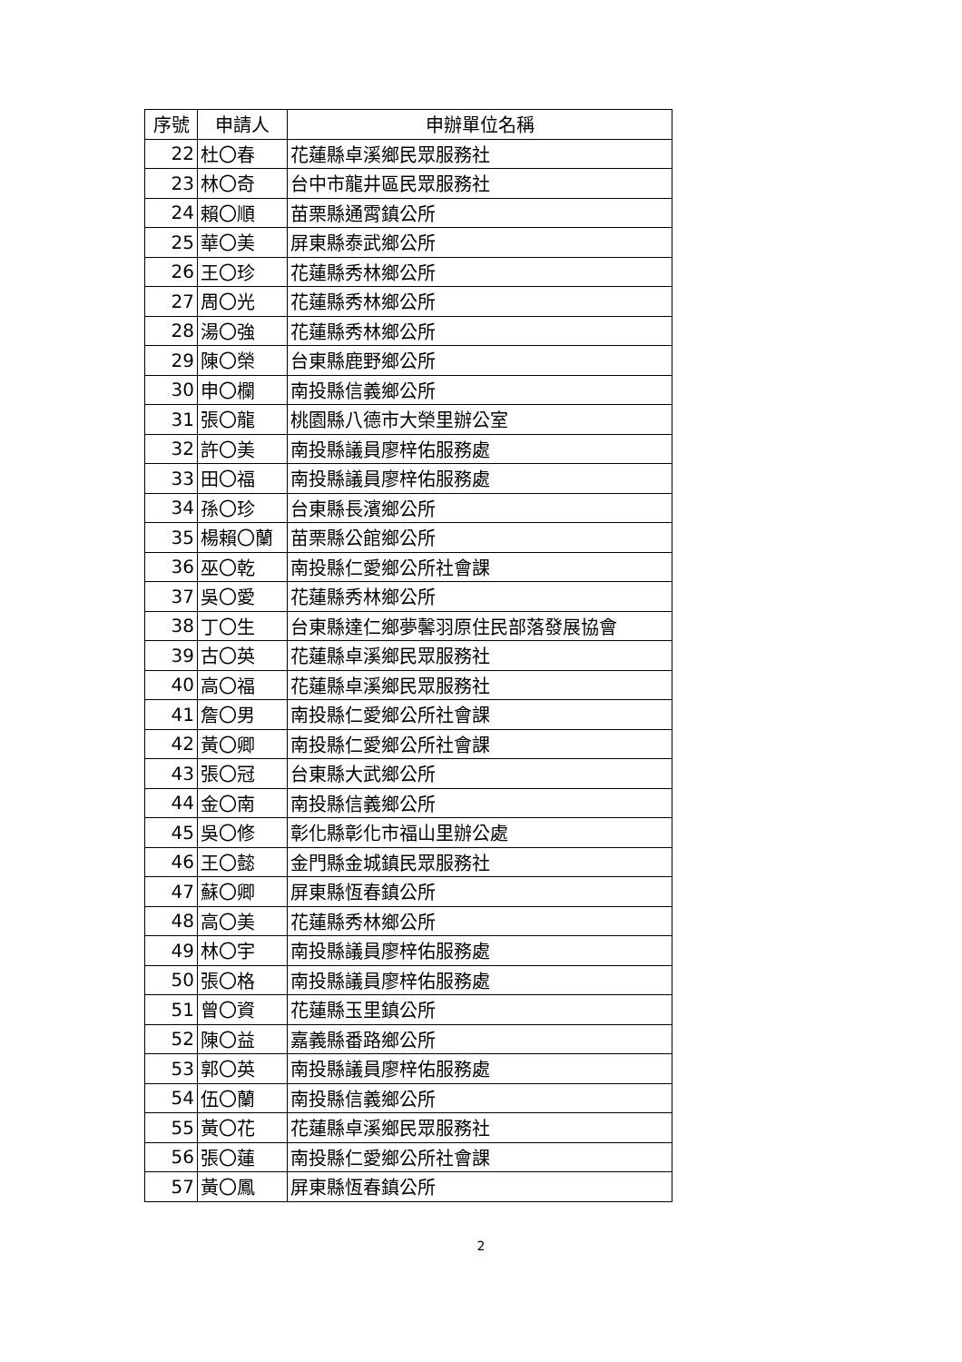| 序號 | 申請人 | 申辦單位名稱 |
| --- | --- | --- |
| 22 | 杜〇春 | 花蓮縣卓溪鄉民眾服務社 |
| 23 | 林〇奇 | 台中市龍井區民眾服務社 |
| 24 | 賴〇順 | 苗栗縣通霄鎮公所 |
| 25 | 華〇美 | 屏東縣泰武鄉公所 |
| 26 | 王〇珍 | 花蓮縣秀林鄉公所 |
| 27 | 周〇光 | 花蓮縣秀林鄉公所 |
| 28 | 湯〇強 | 花蓮縣秀林鄉公所 |
| 29 | 陳〇榮 | 台東縣鹿野鄉公所 |
| 30 | 申〇欄 | 南投縣信義鄉公所 |
| 31 | 張〇龍 | 桃園縣八德市大榮里辦公室 |
| 32 | 許〇美 | 南投縣議員廖梓佑服務處 |
| 33 | 田〇福 | 南投縣議員廖梓佑服務處 |
| 34 | 孫〇珍 | 台東縣長濱鄉公所 |
| 35 | 楊賴〇蘭 | 苗栗縣公館鄉公所 |
| 36 | 巫〇乾 | 南投縣仁愛鄉公所社會課 |
| 37 | 吳〇愛 | 花蓮縣秀林鄉公所 |
| 38 | 丁〇生 | 台東縣達仁鄉夢馨羽原住民部落發展協會 |
| 39 | 古〇英 | 花蓮縣卓溪鄉民眾服務社 |
| 40 | 高〇福 | 花蓮縣卓溪鄉民眾服務社 |
| 41 | 詹〇男 | 南投縣仁愛鄉公所社會課 |
| 42 | 黃〇卿 | 南投縣仁愛鄉公所社會課 |
| 43 | 張〇冠 | 台東縣大武鄉公所 |
| 44 | 金〇南 | 南投縣信義鄉公所 |
| 45 | 吳〇修 | 彰化縣彰化市福山里辦公處 |
| 46 | 王〇懿 | 金門縣金城鎮民眾服務社 |
| 47 | 蘇〇卿 | 屏東縣恆春鎮公所 |
| 48 | 高〇美 | 花蓮縣秀林鄉公所 |
| 49 | 林〇宇 | 南投縣議員廖梓佑服務處 |
| 50 | 張〇格 | 南投縣議員廖梓佑服務處 |
| 51 | 曾〇資 | 花蓮縣玉里鎮公所 |
| 52 | 陳〇益 | 嘉義縣番路鄉公所 |
| 53 | 郭〇英 | 南投縣議員廖梓佑服務處 |
| 54 | 伍〇蘭 | 南投縣信義鄉公所 |
| 55 | 黃〇花 | 花蓮縣卓溪鄉民眾服務社 |
| 56 | 張〇蓮 | 南投縣仁愛鄉公所社會課 |
| 57 | 黃〇鳳 | 屏東縣恆春鎮公所 |
2